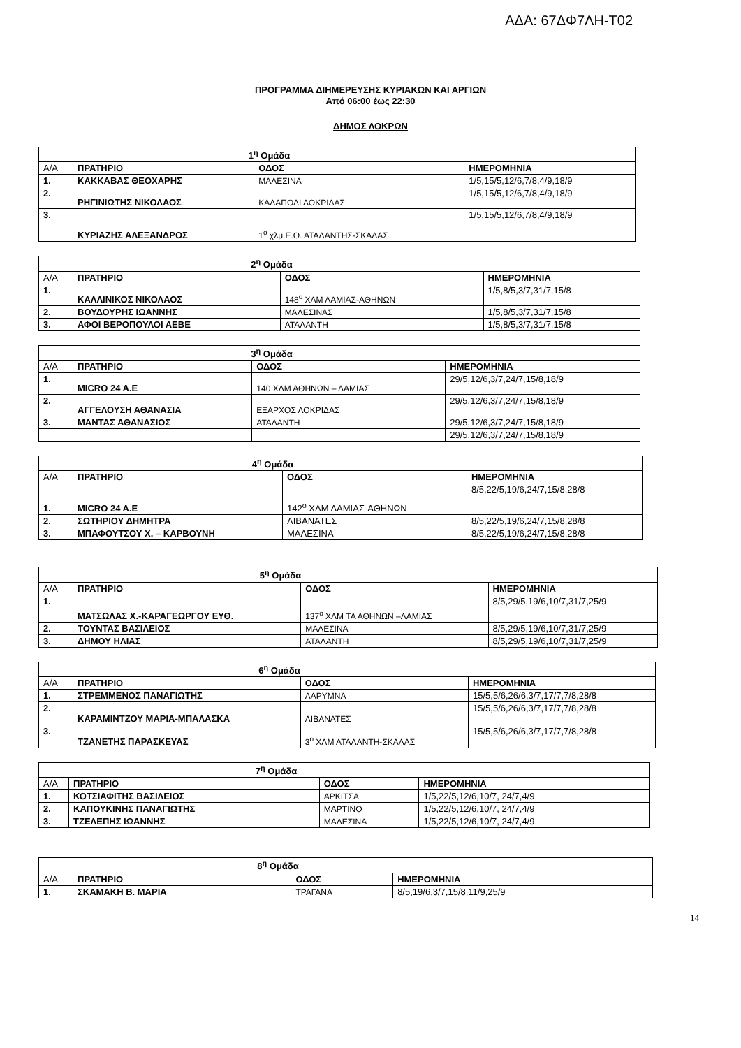ΑΔΑ: 67ΔΦ7ΛΗ-Τ02
ΠΡΟΓΡΑΜΜΑ ΔΙΗΜΕΡΕΥΣΗΣ ΚΥΡΙΑΚΩΝ ΚΑΙ ΑΡΓΙΩΝ
Από 06:00 έως 22:30
ΔΗΜΟΣ ΛΟΚΡΩΝ
| 1<sup>η</sup> Ομάδα | | | |
| Α/Α | ΠΡΑΤΗΡΙΟ | ΟΔΟΣ | ΗΜΕΡΟΜΗΝΙΑ |
| 1. | ΚΑΚΚΑΒΑΣ ΘΕΟΧΑΡΗΣ | ΜΑΛΕΣΙΝΑ | 1/5,15/5,12/6,7/8,4/9,18/9 |
| 2. | ΡΗΓΙΝΙΩΤΗΣ ΝΙΚΟΛΑΟΣ | ΚΑΛΑΠΟΔΙ ΛΟΚΡΙΔΑΣ | 1/5,15/5,12/6,7/8,4/9,18/9 |
| 3. | ΚΥΡΙΑΖΗΣ ΑΛΕΞΑΝΔΡΟΣ | 1<sup>ο</sup> χλμ Ε.Ο. ΑΤΑΛΑΝΤΗΣ-ΣΚΑΛΑΣ | 1/5,15/5,12/6,7/8,4/9,18/9 |
| 2<sup>η</sup> Ομάδα | | | |
| Α/Α | ΠΡΑΤΗΡΙΟ | ΟΔΟΣ | ΗΜΕΡΟΜΗΝΙΑ |
| 1. | ΚΑΛΛΙΝΙΚΟΣ ΝΙΚΟΛΑΟΣ | 148<sup>ο</sup> ΧΛΜ ΛΑΜΙΑΣ-ΑΘΗΝΩΝ | 1/5,8/5,3/7,31/7,15/8 |
| 2. | ΒΟΥΔΟΥΡΗΣ ΙΩΑΝΝΗΣ | ΜΑΛΕΣΙΝΑΣ | 1/5,8/5,3/7,31/7,15/8 |
| 3. | ΑΦΟΙ ΒΕΡΟΠΟΥΛΟΙ ΑΕΒΕ | ΑΤΑΛΑΝΤΗ | 1/5,8/5,3/7,31/7,15/8 |
| 3<sup>η</sup> Ομάδα | | | |
| Α/Α | ΠΡΑΤΗΡΙΟ | ΟΔΟΣ | ΗΜΕΡΟΜΗΝΙΑ |
| 1. | MICRO 24 A.E | 140 ΧΛΜ ΑΘΗΝΩΝ – ΛΑΜΙΑΣ | 29/5,12/6,3/7,24/7,15/8,18/9 |
| 2. | ΑΓΓΕΛΟΥΣΗ ΑΘΑΝΑΣΙΑ | ΕΞΑΡΧΟΣ ΛΟΚΡΙΔΑΣ | 29/5,12/6,3/7,24/7,15/8,18/9 |
| 3. | ΜΑΝΤΑΣ ΑΘΑΝΑΣΙΟΣ | ΑΤΑΛΑΝΤΗ | 29/5,12/6,3/7,24/7,15/8,18/9 |
| | | | 29/5,12/6,3/7,24/7,15/8,18/9 |
| 4<sup>η</sup> Ομάδα | | | |
| Α/Α | ΠΡΑΤΗΡΙΟ | ΟΔΟΣ | ΗΜΕΡΟΜΗΝΙΑ |
| 1. | MICRO 24 A.E | 142<sup>ο</sup> ΧΛΜ ΛΑΜΙΑΣ-ΑΘΗΝΩΝ | 8/5,22/5,19/6,24/7,15/8,28/8 |
| 2. | ΣΩΤΗΡΙΟΥ ΔΗΜΗΤΡΑ | ΛΙΒΑΝΑΤΕΣ | 8/5,22/5,19/6,24/7,15/8,28/8 |
| 3. | ΜΠΑΦΟΥΤΣΟΥ Χ. – ΚΑΡΒΟΥΝΗ | ΜΑΛΕΣΙΝΑ | 8/5,22/5,19/6,24/7,15/8,28/8 |
| 5<sup>η</sup> Ομάδα | | | |
| Α/Α | ΠΡΑΤΗΡΙΟ | ΟΔΟΣ | ΗΜΕΡΟΜΗΝΙΑ |
| 1. | ΜΑΤΣΩΛΑΣ Χ.-ΚΑΡΑΓΕΩΡΓΟΥ ΕΥΘ. | 137<sup>ο</sup> ΧΛΜ ΤΑ ΑΘΗΝΩΝ –ΛΑΜΙΑΣ | 8/5,29/5,19/6,10/7,31/7,25/9 |
| 2. | ΤΟΥΝΤΑΣ ΒΑΣΙΛΕΙΟΣ | ΜΑΛΕΣΙΝΑ | 8/5,29/5,19/6,10/7,31/7,25/9 |
| 3. | ΔΗΜΟΥ ΗΛΙΑΣ | ΑΤΑΛΑΝΤΗ | 8/5,29/5,19/6,10/7,31/7,25/9 |
| 6<sup>η</sup> Ομάδα | | | |
| Α/Α | ΠΡΑΤΗΡΙΟ | ΟΔΟΣ | ΗΜΕΡΟΜΗΝΙΑ |
| 1. | ΣΤΡΕΜΜΕΝΟΣ ΠΑΝΑΓΙΩΤΗΣ | ΛΑΡΥΜΝΑ | 15/5,5/6,26/6,3/7,17/7,7/8,28/8 |
| 2. | ΚΑΡΑΜΙΝΤΖΟΥ ΜΑΡΙΑ-ΜΠΑΛΑΣΚΑ | ΛΙΒΑΝΑΤΕΣ | 15/5,5/6,26/6,3/7,17/7,7/8,28/8 |
| 3. | ΤΖΑΝΕΤΗΣ ΠΑΡΑΣΚΕΥΑΣ | 3<sup>ο</sup> ΧΛΜ ΑΤΑΛΑΝΤΗ-ΣΚΑΛΑΣ | 15/5,5/6,26/6,3/7,17/7,7/8,28/8 |
| 7<sup>η</sup> Ομάδα | | | |
| Α/Α | ΠΡΑΤΗΡΙΟ | ΟΔΟΣ | ΗΜΕΡΟΜΗΝΙΑ |
| 1. | ΚΟΤΣΙΑΦΙΤΗΣ ΒΑΣΙΛΕΙΟΣ | ΑΡΚΙΤΣΑ | 1/5,22/5,12/6,10/7, 24/7,4/9 |
| 2. | ΚΑΠΟΥΚΙΝΗΣ ΠΑΝΑΓΙΩΤΗΣ | ΜΑΡΤΙΝΟ | 1/5,22/5,12/6,10/7, 24/7,4/9 |
| 3. | ΤΖΕΛΕΠΗΣ ΙΩΑΝΝΗΣ | ΜΑΛΕΣΙΝΑ | 1/5,22/5,12/6,10/7, 24/7,4/9 |
| 8<sup>η</sup> Ομάδα | | | |
| Α/Α | ΠΡΑΤΗΡΙΟ | ΟΔΟΣ | ΗΜΕΡΟΜΗΝΙΑ |
| 1. | ΣΚΑΜΑΚΗ Β. ΜΑΡΙΑ | ΤΡΑΓΑΝΑ | 8/5,19/6,3/7,15/8,11/9,25/9 |
14